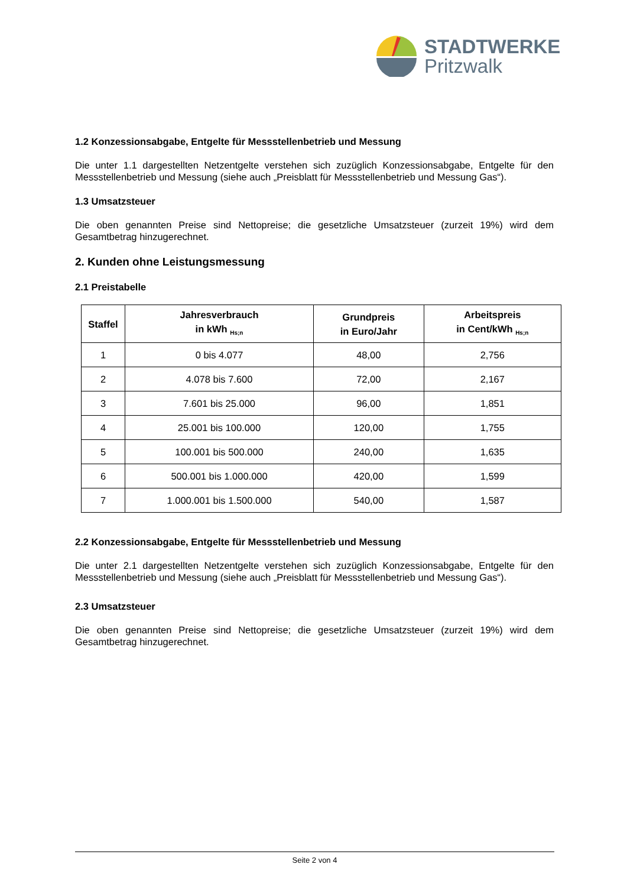STADTWERKE
Pritzwalk
1.2 Konzessionsabgabe, Entgelte für Messstellenbetrieb und Messung
Die unter 1.1 dargestellten Netzentgelte verstehen sich zuzüglich Konzessionsabgabe, Entgelte für den Messstellenbetrieb und Messung (siehe auch „Preisblatt für Messstellenbetrieb und Messung Gas“).
1.3 Umsatzsteuer
Die oben genannten Preise sind Nettopreise; die gesetzliche Umsatzsteuer (zurzeit 19%) wird dem Gesamtbetrag hinzugerechnet.
2. Kunden ohne Leistungsmessung
2.1 Preistabelle
| Staffel | Jahresverbrauch in kWh <sub>Hs;n</sub> | Grundpreis in Euro/Jahr | Arbeitspreis in Cent/kWh <sub>Hs;n</sub> |
| --- | --- | --- | --- |
| 1 | 0 bis 4.077 | 48,00 | 2,756 |
| 2 | 4.078 bis 7.600 | 72,00 | 2,167 |
| 3 | 7.601 bis 25.000 | 96,00 | 1,851 |
| 4 | 25.001 bis 100.000 | 120,00 | 1,755 |
| 5 | 100.001 bis 500.000 | 240,00 | 1,635 |
| 6 | 500.001 bis 1.000.000 | 420,00 | 1,599 |
| 7 | 1.000.001 bis 1.500.000 | 540,00 | 1,587 |
2.2 Konzessionsabgabe, Entgelte für Messstellenbetrieb und Messung
Die unter 2.1 dargestellten Netzentgelte verstehen sich zuzüglich Konzessionsabgabe, Entgelte für den Messstellenbetrieb und Messung (siehe auch „Preisblatt für Messstellenbetrieb und Messung Gas“).
2.3 Umsatzsteuer
Die oben genannten Preise sind Nettopreise; die gesetzliche Umsatzsteuer (zurzeit 19%) wird dem Gesamtbetrag hinzugerechnet.
Seite 2 von 4